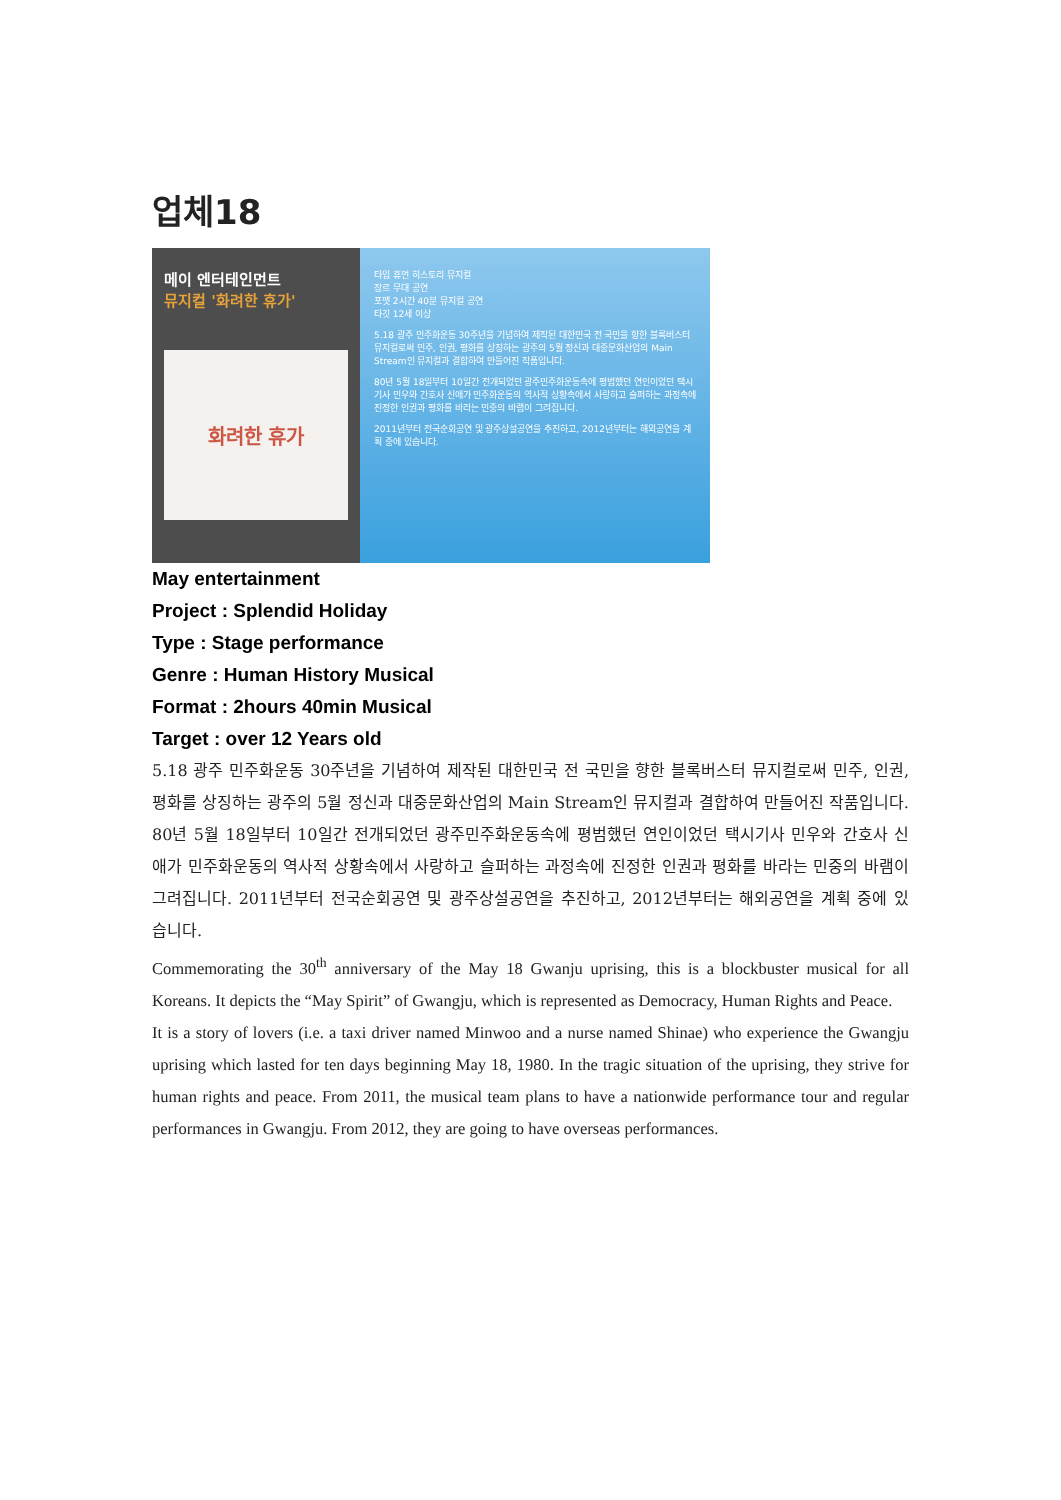업체18
메이 엔터테인먼트
뮤지컬 '화려한 휴가'
화려한 휴가
타입 휴먼 히스토리 뮤지컬
장르 무대 공연
포맷 2시간 40분 뮤지컬 공연
타깃 12세 이상
5.18 광주 민주화운동 30주년을 기념하여 제작된 대한민국 전 국민을 향한 블록버스터 뮤지컬로써 민주, 인권, 평화를 상징하는 광주의 5월 정신과 대중문화산업의 Main Stream인 뮤지컬과 결합하여 만들어진 작품입니다.
80년 5월 18일부터 10일간 전개되었던 광주민주화운동속에 평범했던 연인이었던 택시기사 민우와 간호사 신애가 민주화운동의 역사적 상황속에서 사랑하고 슬퍼하는 과정속에 진정한 인권과 평화를 바라는 민중의 바램이 그려집니다.
2011년부터 전국순회공연 및 광주상설공연을 추진하고, 2012년부터는 해외공연을 계획 중에 있습니다.
May entertainment
Project : Splendid Holiday
Type : Stage performance
Genre : Human History Musical
Format : 2hours 40min Musical
Target : over 12 Years old
5.18 광주 민주화운동 30주년을 기념하여 제작된 대한민국 전 국민을 향한 블록버스터 뮤지컬로써 민주, 인권, 평화를 상징하는 광주의 5월 정신과 대중문화산업의 Main Stream인 뮤지컬과 결합하여 만들어진 작품입니다.
80년 5월 18일부터 10일간 전개되었던 광주민주화운동속에 평범했던 연인이었던 택시기사 민우와 간호사 신애가 민주화운동의 역사적 상황속에서 사랑하고 슬퍼하는 과정속에 진정한 인권과 평화를 바라는 민중의 바램이 그려집니다. 2011년부터 전국순회공연 및 광주상설공연을 추진하고, 2012년부터는 해외공연을 계획 중에 있습니다.
Commemorating the 30<sup>th</sup> anniversary of the May 18 Gwanju uprising, this is a blockbuster musical for all Koreans. It depicts the “May Spirit” of Gwangju, which is represented as Democracy, Human Rights and Peace.
It is a story of lovers (i.e. a taxi driver named Minwoo and a nurse named Shinae) who experience the Gwangju uprising which lasted for ten days beginning May 18, 1980. In the tragic situation of the uprising, they strive for human rights and peace. From 2011, the musical team plans to have a nationwide performance tour and regular performances in Gwangju. From 2012, they are going to have overseas performances.